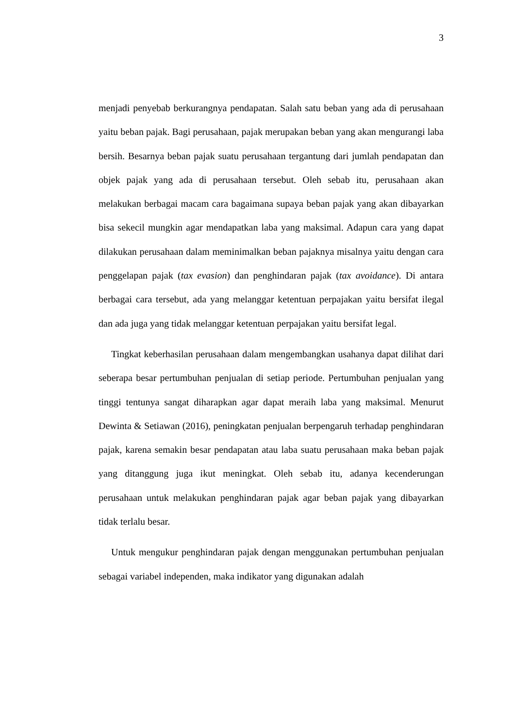3
menjadi penyebab berkurangnya pendapatan. Salah satu beban yang ada di perusahaan yaitu beban pajak. Bagi perusahaan, pajak merupakan beban yang akan mengurangi laba bersih. Besarnya beban pajak suatu perusahaan tergantung dari jumlah pendapatan dan objek pajak yang ada di perusahaan tersebut. Oleh sebab itu, perusahaan akan melakukan berbagai macam cara bagaimana supaya beban pajak yang akan dibayarkan bisa sekecil mungkin agar mendapatkan laba yang maksimal. Adapun cara yang dapat dilakukan perusahaan dalam meminimalkan beban pajaknya misalnya yaitu dengan cara penggelapan pajak (tax evasion) dan penghindaran pajak (tax avoidance). Di antara berbagai cara tersebut, ada yang melanggar ketentuan perpajakan yaitu bersifat ilegal dan ada juga yang tidak melanggar ketentuan perpajakan yaitu bersifat legal.
Tingkat keberhasilan perusahaan dalam mengembangkan usahanya dapat dilihat dari seberapa besar pertumbuhan penjualan di setiap periode. Pertumbuhan penjualan yang tinggi tentunya sangat diharapkan agar dapat meraih laba yang maksimal. Menurut Dewinta & Setiawan (2016), peningkatan penjualan berpengaruh terhadap penghindaran pajak, karena semakin besar pendapatan atau laba suatu perusahaan maka beban pajak yang ditanggung juga ikut meningkat. Oleh sebab itu, adanya kecenderungan perusahaan untuk melakukan penghindaran pajak agar beban pajak yang dibayarkan tidak terlalu besar.
Untuk mengukur penghindaran pajak dengan menggunakan pertumbuhan penjualan sebagai variabel independen, maka indikator yang digunakan adalah